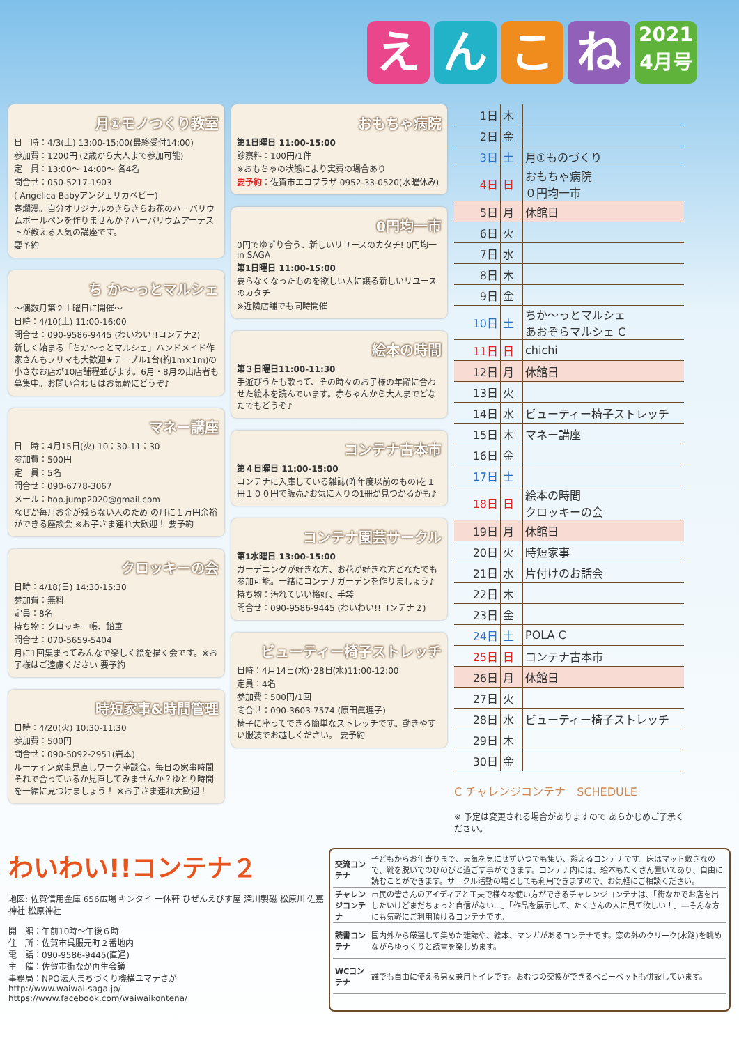えんこね 2021
4月号
月①モノつくり教室
日　時：4/3(土) 13:00-15:00(最終受付14:00)
参加費：1200円 (2歳から大人まで参加可能)
定　員：13:00〜 14:00〜 各4名
問合せ：050-5217-1903
( Angelica Babyアンジェリカベビー)
春爛漫。自分オリジナルのきらきらお花のハーバリウムボールペンを作りませんか？ハーバリウムアーテストが教える人気の講座です。
要予約
ち か〜っとマルシェ
〜偶数月第２土曜日に開催〜
日時：4/10(土) 11:00-16:00
問合せ：090-9586-9445 (わいわい!!コンテナ2)
新しく始まる「ちか〜っとマルシェ」ハンドメイド作家さんもフリマも大歓迎★テーブル1台(約1m×1m)の小さなお店が10店舗程並びます。6月・8月の出店者も募集中。お問い合わせはお気軽にどうぞ♪
マネー講座
日　時：4月15日(火) 10：30-11：30
参加費：500円
定　員：5名
問合せ：090-6778-3067
メール：hop.jump2020@gmail.com
なぜか毎月お金が残らない人のため の月に１万円余裕ができる座談会 ※お子さま連れ大歓迎！ 要予約
クロッキーの会
日時：4/18(日) 14:30-15:30
参加費：無料
定員：8名
持ち物：クロッキー帳、鉛筆
問合せ：070-5659-5404
月に1回集まってみんなで楽しく絵を描く会です。※お子様はご遠慮ください 要予約
時短家事&時間管理
日時：4/20(火) 10:30-11:30
参加費：500円
問合せ：090-5092-2951(岩本)
ルーティン家事見直しワーク座談会。毎日の家事時間それで合っているか見直してみませんか？ゆとり時間を一緒に見つけましょう！ ※お子さま連れ大歓迎！
おもちゃ病院
第1日曜日 11:00-15:00
診察料：100円/1件
※おもちゃの状態により実費の場合あり
要予約：佐賀市エコプラザ 0952-33-0520(水曜休み)
0円均一市
0円でゆずり合う、新しいリユースのカタチ! 0円均一 in SAGA
第1日曜日 11:00-15:00
要らなくなったものを欲しい人に譲る新しいリユースのカタチ
※近隣店舗でも同時開催
絵本の時間
第３日曜日11:00-11:30
手遊びうたも歌って、その時々のお子様の年齢に合わせた絵本を読んでいます。赤ちゃんから大人までどなたでもどうぞ♪
コンテナ古本市
第４日曜日 11:00-15:00
コンテナに入庫している雑誌(昨年度以前のもの)を１冊１００円で販売♪お気に入りの1冊が見つかるかも♪
コンテナ園芸サークル
第1水曜日 13:00-15:00
ガーデニングが好きな方、お花が好きな方どなたでも参加可能。一緒にコンテナガーデンを作りましょう♪
持ち物：汚れていい格好、手袋
問合せ：090-9586-9445 (わいわい!!コンテナ２)
ビューティー椅子ストレッチ
日時：4月14日(水)･28日(水)11:00-12:00
定員：4名
参加費：500円/1回
問合せ：090-3603-7574 (原田眞理子)
椅子に座ってできる簡単なストレッチです。動きやすい服装でお越しください。 要予約
| 1日 | 木 | |
| 2日 | 金 | |
| 3日 | 土 | 月①ものづくり |
| 4日 | 日 | おもちゃ病院 ０円均一市 |
| 5日 | 月 | 休館日 |
| 6日 | 火 | |
| 7日 | 水 | |
| 8日 | 木 | |
| 9日 | 金 | |
| 10日 | 土 | ちか〜っとマルシェ あおぞらマルシェ C |
| 11日 | 日 | chichi |
| 12日 | 月 | 休館日 |
| 13日 | 火 | |
| 14日 | 水 | ビューティー椅子ストレッチ |
| 15日 | 木 | マネー講座 |
| 16日 | 金 | |
| 17日 | 土 | |
| 18日 | 日 | 絵本の時間 クロッキーの会 |
| 19日 | 月 | 休館日 |
| 20日 | 火 | 時短家事 |
| 21日 | 水 | 片付けのお話会 |
| 22日 | 木 | |
| 23日 | 金 | |
| 24日 | 土 | POLA C |
| 25日 | 日 | コンテナ古本市 |
| 26日 | 月 | 休館日 |
| 27日 | 火 | |
| 28日 | 水 | ビューティー椅子ストレッチ |
| 29日 | 木 | |
| 30日 | 金 | |
C チャレンジコンテナ　SCHEDULE
※ 予定は変更される場合がありますので あらかじめご了承ください。
わいわい!!コンテナ２
地図: 佐賀信用金庫 656広場 キンタイ 一休軒 ひぜんえびす屋 深川製磁 松原川 佐嘉神社 松原神社
開　館：午前10時〜午後６時
住　所：佐賀市呉服元町２番地内
電　話：090-9586-9445(直通)
主　催：佐賀市街なか再生会議
事務局：NPO法人まちづくり機構ユマテさが
http://www.waiwai-saga.jp/
https://www.facebook.com/waiwaikontena/
| 交流コンテナ | 子どもからお年寄りまで、天気を気にせずいつでも集い、憩えるコンテナです。床はマット敷きなので、靴を脱いでのびのびと過ごす事ができます。コンテナ内には、絵本もたくさん置いてあり、自由に読むことができます。サークル活動の場としても利用できますので、お気軽にご相談ください。 |
| チャレンジコンテナ | 市民の皆さんのアイディアと工夫で様々な使い方ができるチャレンジコンテナは、「街なかでお店を出したいけどまだちょっと自信がない…」「作品を展示して、たくさんの人に見て欲しい！」―そんな方にも気軽にご利用頂けるコンテナです。 |
| 読書コンテナ | 国内外から厳選して集めた雑誌や、絵本、マンガがあるコンテナです。窓の外のクリーク(水路)を眺めながらゆっくりと読書を楽しめます。 |
| WCコンテナ | 誰でも自由に使える男女兼用トイレです。おむつの交換ができるベビーベットも併設しています。 |